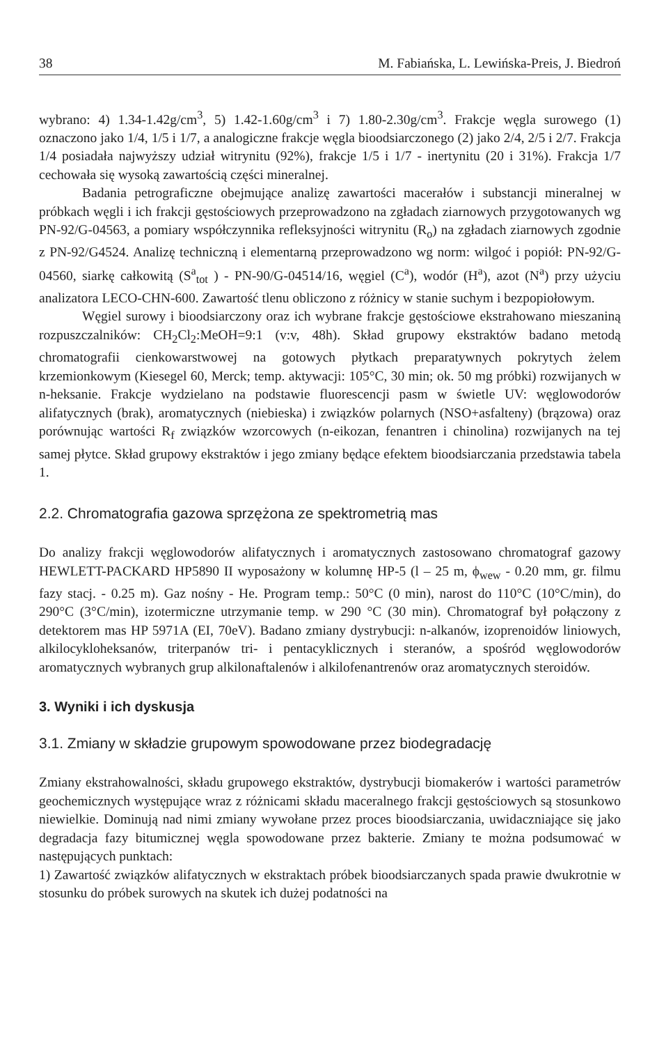38 M. Fabiańska, L. Lewińska-Preis, J. Biedroń
wybrano: 4) 1.34-1.42g/cm<sup>3</sup>, 5) 1.42-1.60g/cm<sup>3</sup> i 7) 1.80-2.30g/cm<sup>3</sup>. Frakcje węgla surowego (1) oznaczono jako 1/4, 1/5 i 1/7, a analogiczne frakcje węgla bioodsiarczonego (2) jako 2/4, 2/5 i 2/7. Frakcja 1/4 posiadała najwyższy udział witrynitu (92%), frakcje 1/5 i 1/7 - inertynitu (20 i 31%). Frakcja 1/7 cechowała się wysoką zawartością części mineralnej.
Badania petrograficzne obejmujące analizę zawartości macerałów i substancji mineralnej w próbkach węgli i ich frakcji gęstościowych przeprowadzono na zgładach ziarnowych przygotowanych wg PN-92/G-04563, a pomiary współczynnika refleksyjności witrynitu (R<sub>o</sub>) na zgładach ziarnowych zgodnie z PN-92/G4524. Analizę techniczną i elementarną przeprowadzono wg norm: wilgoć i popiół: PN-92/G-04560, siarkę całkowitą (S<sup>a</sup><sub>tot</sub> ) - PN-90/G-04514/16, węgiel (C<sup>a</sup>), wodór (H<sup>a</sup>), azot (N<sup>a</sup>) przy użyciu analizatora LECO-CHN-600. Zawartość tlenu obliczono z różnicy w stanie suchym i bezpopiołowym.
Węgiel surowy i bioodsiarczony oraz ich wybrane frakcje gęstościowe ekstrahowano mieszaniną rozpuszczalników: CH<sub>2</sub>Cl<sub>2</sub>:MeOH=9:1 (v:v, 48h). Skład grupowy ekstraktów badano metodą chromatografii cienkowarstwowej na gotowych płytkach preparatywnych pokrytych żelem krzemionkowym (Kiesegel 60, Merck; temp. aktywacji: 105°C, 30 min; ok. 50 mg próbki) rozwijanych w n-heksanie. Frakcje wydzielano na podstawie fluorescencji pasm w świetle UV: węglowodorów alifatycznych (brak), aromatycznych (niebieska) i związków polarnych (NSO+asfalteny) (brązowa) oraz porównując wartości R<sub>f</sub> związków wzorcowych (n-eikozan, fenantren i chinolina) rozwijanych na tej samej płytce. Skład grupowy ekstraktów i jego zmiany będące efektem bioodsiarczania przedstawia tabela 1.
2.2. Chromatografia gazowa sprzężona ze spektrometrią mas
Do analizy frakcji węglowodorów alifatycznych i aromatycznych zastosowano chromatograf gazowy HEWLETT-PACKARD HP5890 II wyposażony w kolumnę HP-5 (l – 25 m, ϕ<sub>wew</sub> - 0.20 mm, gr. filmu fazy stacj. - 0.25 m). Gaz nośny - He. Program temp.: 50°C (0 min), narost do 110°C (10°C/min), do 290°C (3°C/min), izotermiczne utrzymanie temp. w 290 °C (30 min). Chromatograf był połączony z detektorem mas HP 5971A (EI, 70eV). Badano zmiany dystrybucji: n-alkanów, izoprenoidów liniowych, alkilocykloheksanów, triterpanów tri- i pentacyklicznych i steranów, a spośród węglowodorów aromatycznych wybranych grup alkilonaftalenów i alkilofenantrenów oraz aromatycznych steroidów.
3. Wyniki i ich dyskusja
3.1. Zmiany w składzie grupowym spowodowane przez biodegradację
Zmiany ekstrahowalności, składu grupowego ekstraktów, dystrybucji biomakerów i wartości parametrów geochemicznych występujące wraz z różnicami składu maceralnego frakcji gęstościowych są stosunkowo niewielkie. Dominują nad nimi zmiany wywołane przez proces bioodsiarczania, uwidaczniające się jako degradacja fazy bitumicznej węgla spowodowane przez bakterie. Zmiany te można podsumować w następujących punktach:
1) Zawartość związków alifatycznych w ekstraktach próbek bioodsiarczanych spada prawie dwukrotnie w stosunku do próbek surowych na skutek ich dużej podatności na